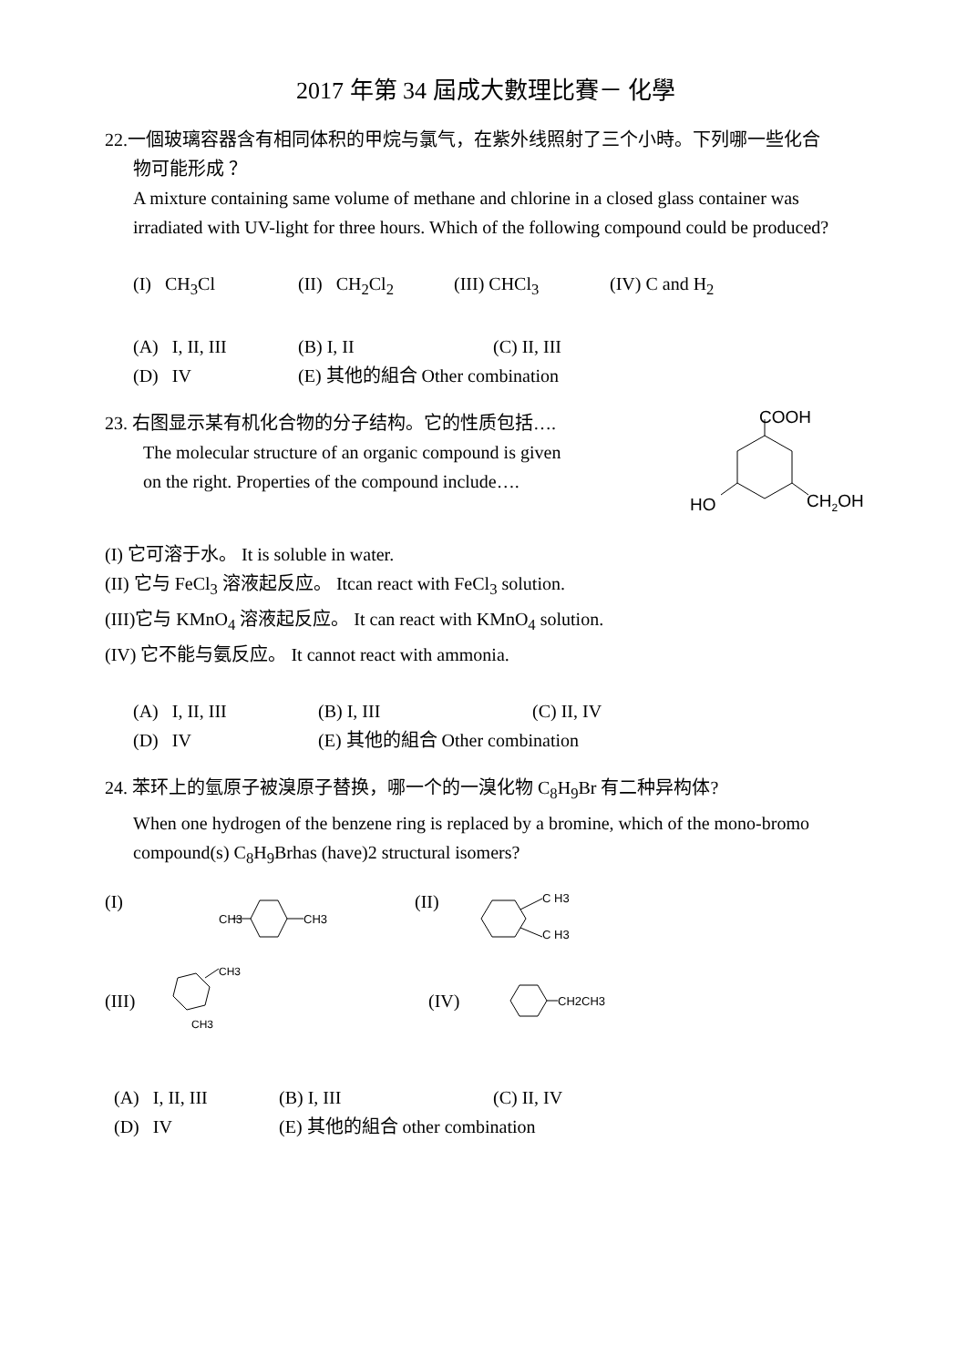2017 年第 34 屆成大數理比賽－ 化學
22.一個玻璃容器含有相同体积的甲烷与氯气，在紫外线照射了三个小時。下列哪一些化合
物可能形成 ？
A mixture containing same volume of methane and chlorine in a closed glass container was irradiated with UV-light for three hours. Which of the following compound could be produced?
(I) CH<sub>3</sub>Cl (II) CH<sub>2</sub>Cl<sub>2</sub> (III) CHCl<sub>3</sub> (IV) C and H<sub>2</sub>
(A) I, II, III (B) I, II (C) II, III
(D) IV (E) 其他的組合 Other combination
23. 右图显示某有机化合物的分子结构。它的性质包括….
The molecular structure of an organic compound is given
on the right. Properties of the compound include….
COOH
HO
CH2OH
(I) 它可溶于水。 It is soluble in water.
(II) 它与 FeCl<sub>3</sub> 溶液起反应。 Itcan react with FeCl<sub>3</sub> solution.
(III)它与 KMnO<sub>4</sub> 溶液起反应。 It can react with KMnO<sub>4</sub> solution.
(IV) 它不能与氨反应。 It cannot react with ammonia.
(A) I, II, III (B) I, III (C) II, IV
(D) IV (E) 其他的組合 Other combination
24. 苯环上的氫原子被溴原子替换，哪一个的一溴化物 C<sub>8</sub>H<sub>9</sub>Br 有二种异构体?
When one hydrogen of the benzene ring is replaced by a bromine, which of the mono-bromo compound(s) C<sub>8</sub>H<sub>9</sub>Brhas (have)2 structural isomers?
(I)
CH3
CH3
(II)
C H3
C H3
(III)
CH3
CH3
(IV)
CH2CH3
(A) I, II, III (B) I, III (C) II, IV
(D) IV (E) 其他的組合 other combination